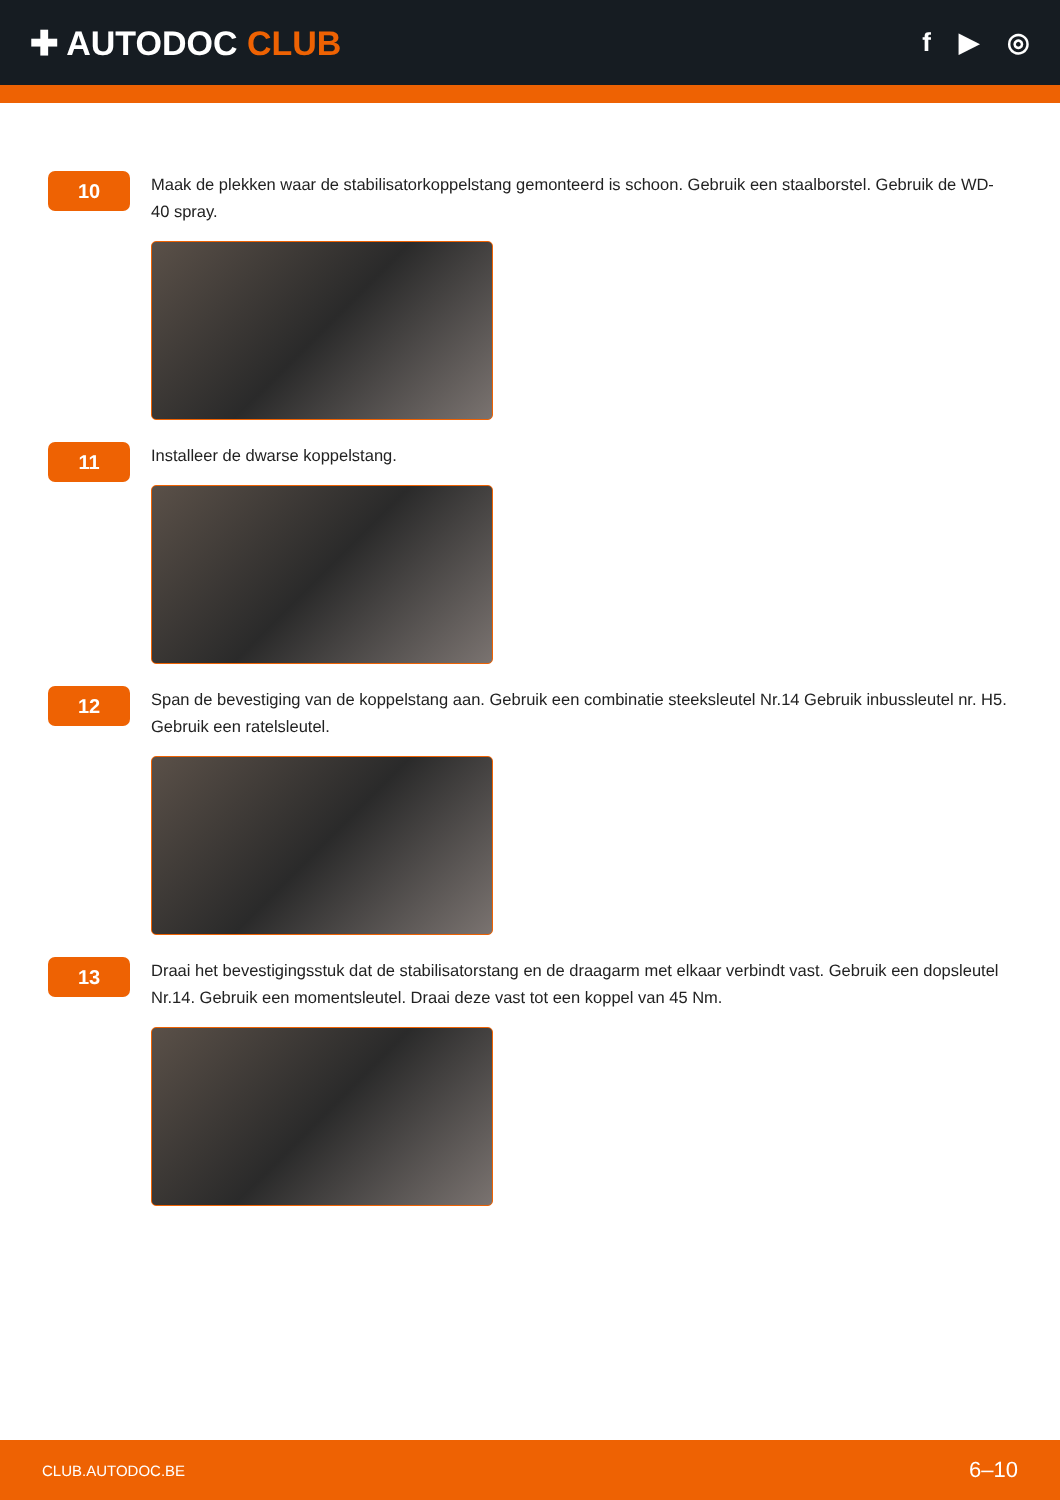✚ AUTODOC CLUB
f ▶ ◎
10
Maak de plekken waar de stabilisatorkoppelstang gemonteerd is schoon. Gebruik een staalborstel. Gebruik de WD-40 spray.
11
Installeer de dwarse koppelstang.
12
Span de bevestiging van de koppelstang aan. Gebruik een combinatie steeksleutel Nr.14 Gebruik inbussleutel nr. H5. Gebruik een ratelsleutel.
13
Draai het bevestigingsstuk dat de stabilisatorstang en de draagarm met elkaar verbindt vast. Gebruik een dopsleutel Nr.14. Gebruik een momentsleutel. Draai deze vast tot een koppel van 45 Nm.
CLUB.AUTODOC.BE 6–10